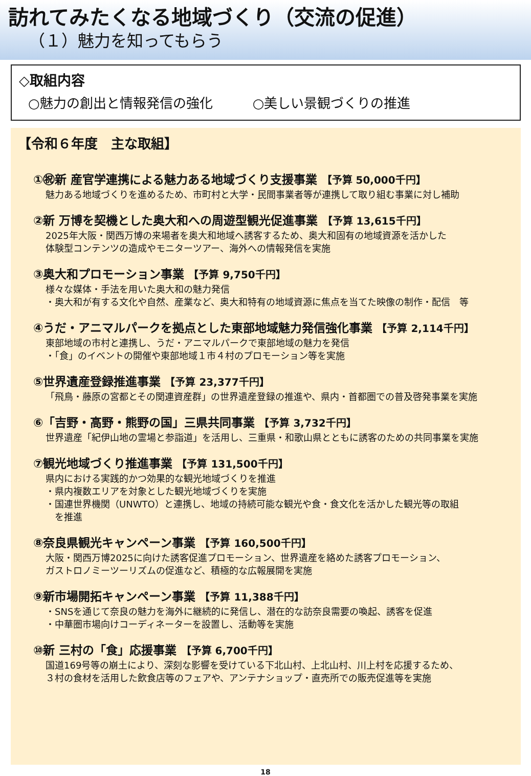訪れてみたくなる地域づくり（交流の促進）
（１）魅力を知ってもらう
◇取組内容
○魅力の創出と情報発信の強化　　　○美しい景観づくりの推進
【令和６年度　主な取組】
①㊗新 産官学連携による魅力ある地域づくり支援事業 【予算 50,000千円】
魅力ある地域づくりを進めるため、市町村と大学・民間事業者等が連携して取り組む事業に対し補助
②新 万博を契機とした奥大和への周遊型観光促進事業 【予算 13,615千円】
2025年大阪・関西万博の来場者を奥大和地域へ誘客するため、奥大和固有の地域資源を活かした
体験型コンテンツの造成やモニターツアー、海外への情報発信を実施
③奥大和プロモーション事業 【予算 9,750千円】
様々な媒体・手法を用いた奥大和の魅力発信
・奥大和が有する文化や自然、産業など、奥大和特有の地域資源に焦点を当てた映像の制作・配信　等
④うだ・アニマルパークを拠点とした東部地域魅力発信強化事業 【予算 2,114千円】
東部地域の市村と連携し、うだ・アニマルパークで東部地域の魅力を発信
・「食」のイベントの開催や東部地域１市４村のプロモーション等を実施
⑤世界遺産登録推進事業 【予算 23,377千円】
「飛鳥・藤原の宮都とその関連資産群」の世界遺産登録の推進や、県内・首都圏での普及啓発事業を実施
⑥「吉野・高野・熊野の国」三県共同事業 【予算 3,732千円】
世界遺産「紀伊山地の霊場と参詣道」を活用し、三重県・和歌山県とともに誘客のための共同事業を実施
⑦観光地域づくり推進事業 【予算 131,500千円】
県内における実践的かつ効果的な観光地域づくりを推進
・県内複数エリアを対象とした観光地域づくりを実施
・国連世界機関（UNWTO）と連携し、地域の持続可能な観光や食・食文化を活かした観光等の取組
　を推進
⑧奈良県観光キャンペーン事業 【予算 160,500千円】
大阪・関西万博2025に向けた誘客促進プロモーション、世界遺産を絡めた誘客プロモーション、
ガストロノミーツーリズムの促進など、積極的な広報展開を実施
⑨新市場開拓キャンペーン事業 【予算 11,388千円】
・SNSを通じて奈良の魅力を海外に継続的に発信し、潜在的な訪奈良需要の喚起、誘客を促進
・中華圏市場向けコーディネーターを設置し、活動等を実施
⑩新 三村の「食」応援事業 【予算 6,700千円】
国道169号等の崩土により、深刻な影響を受けている下北山村、上北山村、川上村を応援するため、
３村の食材を活用した飲食店等のフェアや、アンテナショップ・直売所での販売促進等を実施
18